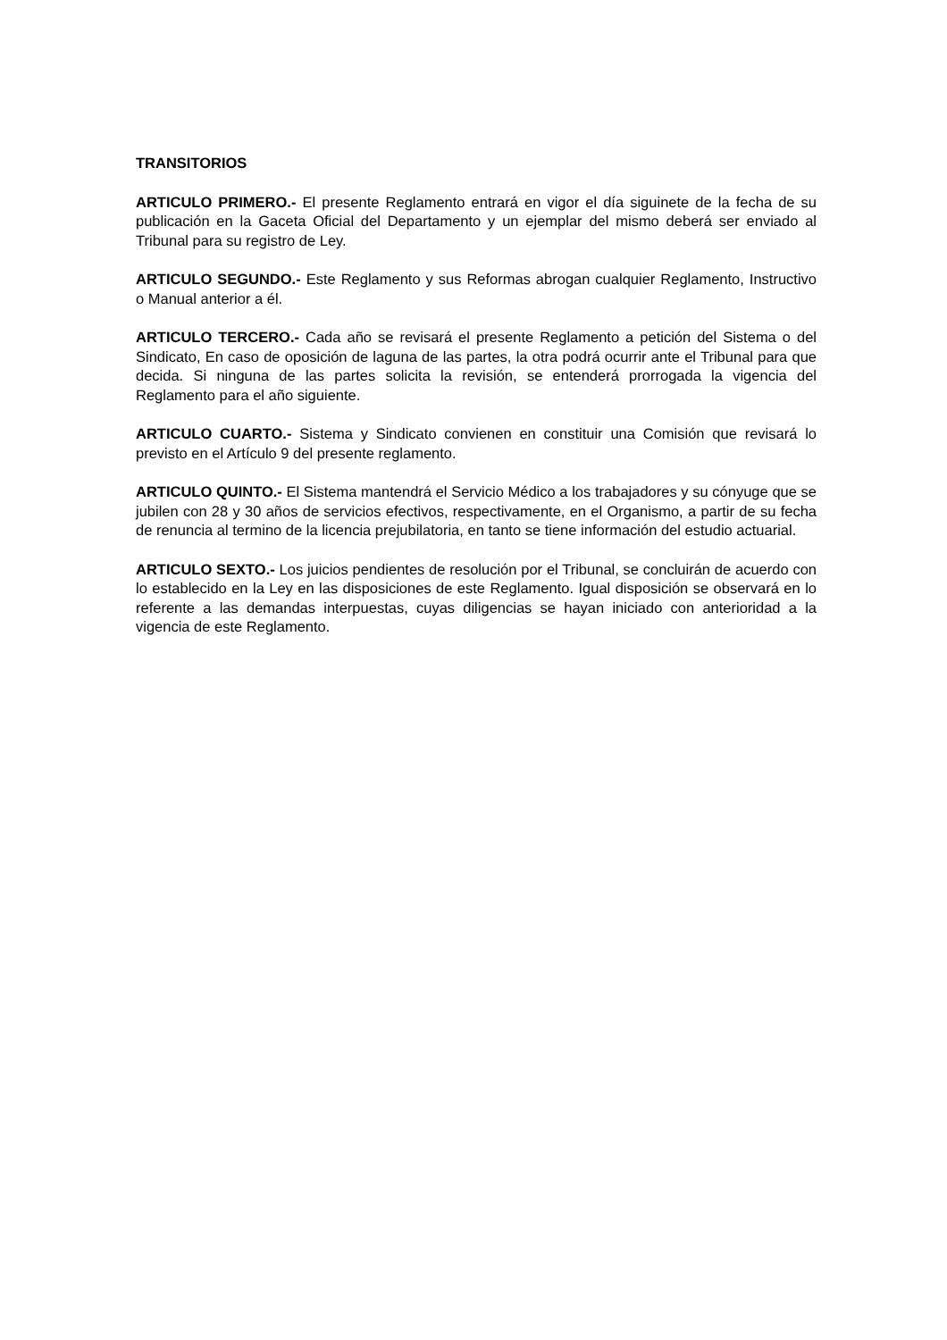TRANSITORIOS
ARTICULO PRIMERO.- El presente Reglamento entrará en vigor el día siguinete de la fecha de su publicación en la Gaceta Oficial del Departamento y un ejemplar del mismo deberá ser enviado al Tribunal para su registro de Ley.
ARTICULO SEGUNDO.- Este Reglamento y sus Reformas abrogan cualquier Reglamento, Instructivo o Manual anterior a él.
ARTICULO TERCERO.- Cada año se revisará el presente Reglamento a petición del Sistema o del Sindicato, En caso de oposición de laguna de las partes, la otra podrá ocurrir ante el Tribunal para que decida. Si ninguna de las partes solicita la revisión, se entenderá prorrogada la vigencia del Reglamento para el año siguiente.
ARTICULO CUARTO.- Sistema y Sindicato convienen en constituir una Comisión que revisará lo previsto en el Artículo 9 del presente reglamento.
ARTICULO QUINTO.- El Sistema mantendrá el Servicio Médico a los trabajadores y su cónyuge que se jubilen con 28 y 30 años de servicios efectivos, respectivamente, en el Organismo, a partir de su fecha de renuncia al termino de la licencia prejubilatoria, en tanto se tiene información del estudio actuarial.
ARTICULO SEXTO.- Los juicios pendientes de resolución por el Tribunal, se concluirán de acuerdo con lo establecido en la Ley en las disposiciones de este Reglamento. Igual disposición se observará en lo referente a las demandas interpuestas, cuyas diligencias se hayan iniciado con anterioridad a la vigencia de este Reglamento.